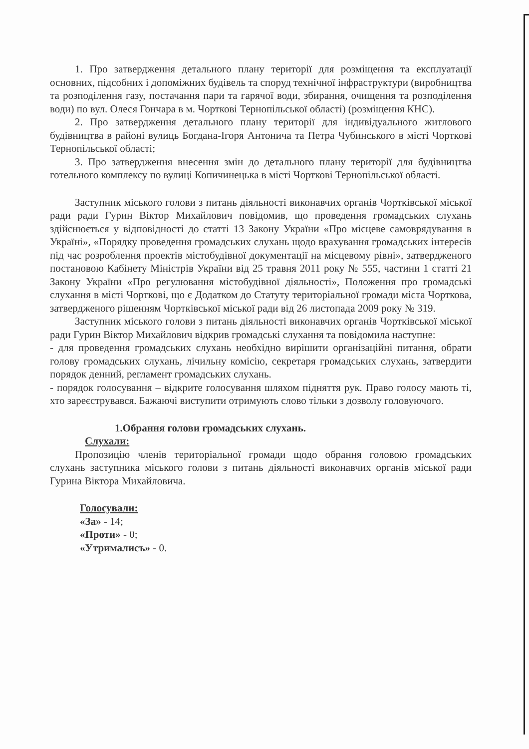1. Про затвердження детального плану території для розміщення та експлуатації основних, підсобних і допоміжних будівель та споруд технічної інфраструктури (виробництва та розподілення газу, постачання пари та гарячої води, збирання, очищення та розподілення води) по вул. Олеся Гончара в м. Чорткові Тернопільської області) (розміщення КНС).
2. Про затвердження детального плану території для індивідуального житлового будівництва в районі вулиць Богдана-Ігоря Антонича та Петра Чубинського в місті Чорткові Тернопільської області;
3. Про затвердження внесення змін до детального плану території для будівництва готельного комплексу по вулиці Копичинецька в місті Чорткові Тернопільської області.
Заступник міського голови з питань діяльності виконавчих органів Чортківської міської ради ради Гурин Віктор Михайлович повідомив, що проведення громадських слухань здійснюється у відповідності до статті 13 Закону України «Про місцеве самоврядування в Україні», «Порядку проведення громадських слухань щодо врахування громадських інтересів під час розроблення проектів містобудівної документації на місцевому рівні», затвердженого постановою Кабінету Міністрів України від 25 травня 2011 року № 555, частини 1 статті 21 Закону України «Про регулювання містобудівної діяльності», Положення про громадські слухання в місті Чорткові, що є Додатком до Статуту територіальної громади міста Чорткова, затвердженого рішенням Чортківської міської ради від 26 листопада 2009 року № 319.
Заступник міського голови з питань діяльності виконавчих органів Чортківської міської ради Гурин Віктор Михайлович відкрив громадські слухання та повідомила наступне:
- для проведення громадських слухань необхідно вирішити організаційні питання, обрати голову громадських слухань, лічильну комісію, секретаря громадських слухань, затвердити порядок денний, регламент громадських слухань.
- порядок голосування – відкрите голосування шляхом підняття рук. Право голосу мають ті, хто зареєструвався. Бажаючі виступити отримують слово тільки з дозволу головуючого.
1.Обрання голови громадських слухань.
Слухали:
Пропозицію членів територіальної громади щодо обрання головою громадських слухань заступника міського голови з питань діяльності виконавчих органів міської ради Гурина Віктора Михайловича.
Голосували:
«За» - 14;
«Проти» - 0;
«Утрималисъ» - 0.